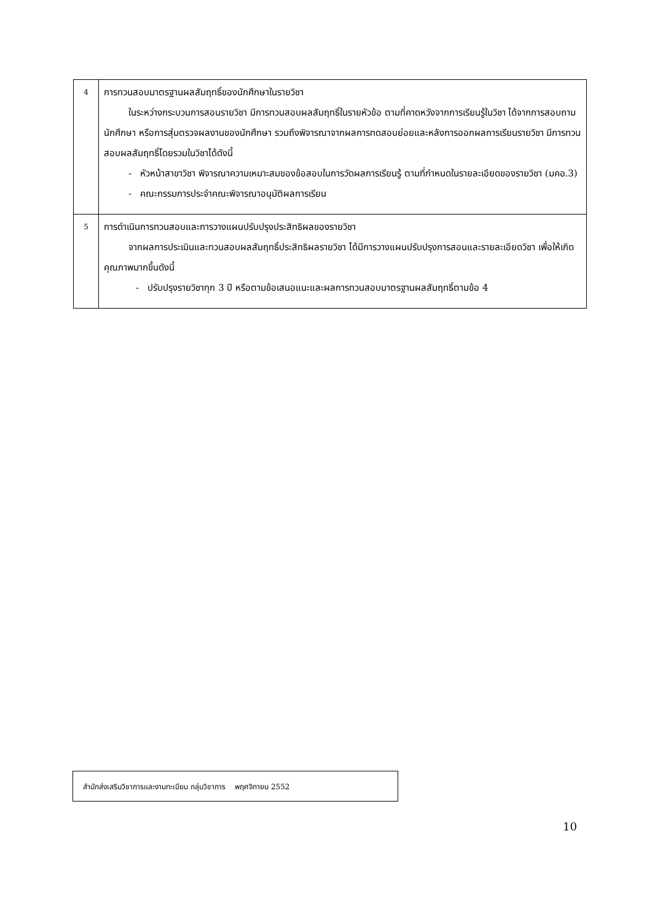| 4 | การทวนสอบมาตรฐานผลสัมฤทธิ์ของนักศึกษาในรายวิชา ในระหว่างกระบวนการสอนรายวิชา มีการทวนสอบผลสัมฤทธิ์ในรายหัวข้อ ตามที่คาดหวังจากการเรียนรู้ในวิชา ได้จากการสอบถามนักศึกษา หรือการสุ่มตรวจผลงานของนักศึกษา รวมถึงพิจารณาจากผลการทดสอบย่อยและหลังการออกผลการเรียนรายวิชา มีการทวนสอบผลสัมฤทธิ์โดยรวมในวิชาได้ดังนี้ - หัวหน้าสาขาวิชา พิจารณาความเหมาะสมของข้อสอบในการวัดผลการเรียนรู้ ตามที่กำหนดในรายละเอียดของรายวิชา (มคอ.3) - คณะกรรมการประจำคณะพิจารณาอนุมัติผลการเรียน |
| 5 | การดำเนินการทวนสอบและการวางแผนปรับปรุงประสิทธิผลของรายวิชา จากผลการประเมินและทวนสอบผลสัมฤทธิ์ประสิทธิผลรายวิชา ได้มีการวางแผนปรับปรุงการสอนและรายละเอียดวิชา เพื่อให้เกิดคุณภาพมากขึ้นดังนี้ - ปรับปรุงรายวิชาทุก 3 ปี หรือตามข้อเสนอแนะและผลการทวนสอบมาตรฐานผลสัมฤทธิ์ตามข้อ 4 |
สำนักส่งเสริมวิชาการและงานทะเบียน กลุ่มวิชาการ พฤศจิกายน 2552
10